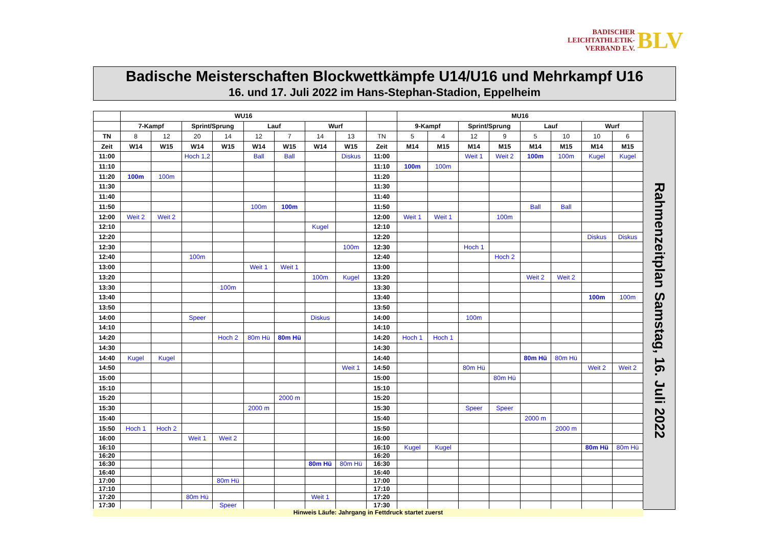BADISCHER
LEICHTATHLETIK-
VERBAND E.V.
BLV
Badische Meisterschaften Blockwettkämpfe U14/U16 und Mehrkampf U16
16. und 17. Juli 2022 im Hans-Stephan-Stadion, Eppelheim
| | WU16 | | | | | | | | | MU16 | | | | | | | |
| --- | --- | --- | --- | --- | --- | --- | --- | --- | --- | --- | --- | --- | --- | --- | --- | --- | --- |
| | 7-Kampf | | Sprint/Sprung | | Lauf | | Wurf | | | 9-Kampf | | Sprint/Sprung | | Lauf | | Wurf | |
| TN | 8 | 12 | 20 | 14 | 12 | 7 | 14 | 13 | TN | 5 | 4 | 12 | 9 | 5 | 10 | 10 | 6 |
| Zeit | W14 | W15 | W14 | W15 | W14 | W15 | W14 | W15 | Zeit | M14 | M15 | M14 | M15 | M14 | M15 | M14 | M15 |
| 11:00 | | | Hoch 1,2 | | Ball | Ball | | Diskus | 11:00 | | | Weit 1 | Weit 2 | 100m | 100m | Kugel | Kugel |
| 11:10 | | | | | | | | | 11:10 | 100m | 100m | | | | | | |
| 11:20 | 100m | 100m | | | | | | | 11:20 | | | | | | | | |
| 11:30 | | | | | | | | | 11:30 | | | | | | | | |
| 11:40 | | | | | | | | | 11:40 | | | | | | | | |
| 11:50 | | | | | 100m | 100m | | | 11:50 | | | | | Ball | Ball | | |
| 12:00 | Weit 2 | Weit 2 | | | | | | | 12:00 | Weit 1 | Weit 1 | | 100m | | | | |
| 12:10 | | | | | | | Kugel | | 12:10 | | | | | | | | |
| 12:20 | | | | | | | | | 12:20 | | | | | | | Diskus | Diskus |
| 12:30 | | | | | | | | 100m | 12:30 | | | Hoch 1 | | | | | |
| 12:40 | | | 100m | | | | | | 12:40 | | | | Hoch 2 | | | | |
| 13:00 | | | | | Weit 1 | Weit 1 | | | 13:00 | | | | | | | | |
| 13:20 | | | | | | | 100m | Kugel | 13:20 | | | | | Weit 2 | Weit 2 | | |
| 13:30 | | | | 100m | | | | | 13:30 | | | | | | | | |
| 13:40 | | | | | | | | | 13:40 | | | | | | | 100m | 100m |
| 13:50 | | | | | | | | | 13:50 | | | | | | | | |
| 14:00 | | | Speer | | | | Diskus | | 14:00 | | | 100m | | | | | |
| 14:10 | | | | | | | | | 14:10 | | | | | | | | |
| 14:20 | | | | Hoch 2 | 80m Hü | 80m Hü | | | 14:20 | Hoch 1 | Hoch 1 | | | | | | |
| 14:30 | | | | | | | | | 14:30 | | | | | | | | |
| 14:40 | Kugel | Kugel | | | | | | | 14:40 | | | | | 80m Hü | 80m Hü | | |
| 14:50 | | | | | | | | Weit 1 | 14:50 | | | 80m Hü | | | | Weit 2 | Weit 2 |
| 15:00 | | | | | | | | | 15:00 | | | | 80m Hü | | | | |
| 15:10 | | | | | | | | | 15:10 | | | | | | | | |
| 15:20 | | | | | | 2000 m | | | 15:20 | | | | | | | | |
| 15:30 | | | | | 2000 m | | | | 15:30 | | | Speer | Speer | | | | |
| 15:40 | | | | | | | | | 15:40 | | | | | 2000 m | | | |
| 15:50 | Hoch 1 | Hoch 2 | | | | | | | 15:50 | | | | | | 2000 m | | |
| 16:00 | | | Weit 1 | Weit 2 | | | | | 16:00 | | | | | | | | |
| 16:10 | | | | | | | | | 16:10 | Kugel | Kugel | | | | | 80m Hü | 80m Hü |
| 16:20 | | | | | | | | | 16:20 | | | | | | | | |
| 16:30 | | | | | | | 80m Hü | 80m Hü | 16:30 | | | | | | | | |
| 16:40 | | | | | | | | | 16:40 | | | | | | | | |
| 17:00 | | | | 80m Hü | | | | | 17:00 | | | | | | | | |
| 17:10 | | | | | | | | | 17:10 | | | | | | | | |
| 17:20 | | | 80m Hü | | | | Weit 1 | | 17:20 | | | | | | | | |
| 17:30 | | | | Speer | | | | | 17:30 | | | | | | | | |
Rahmenzeitplan Samstag, 16. Juli 2022
Hinweis Läufe: Jahrgang in Fettdruck startet zuerst